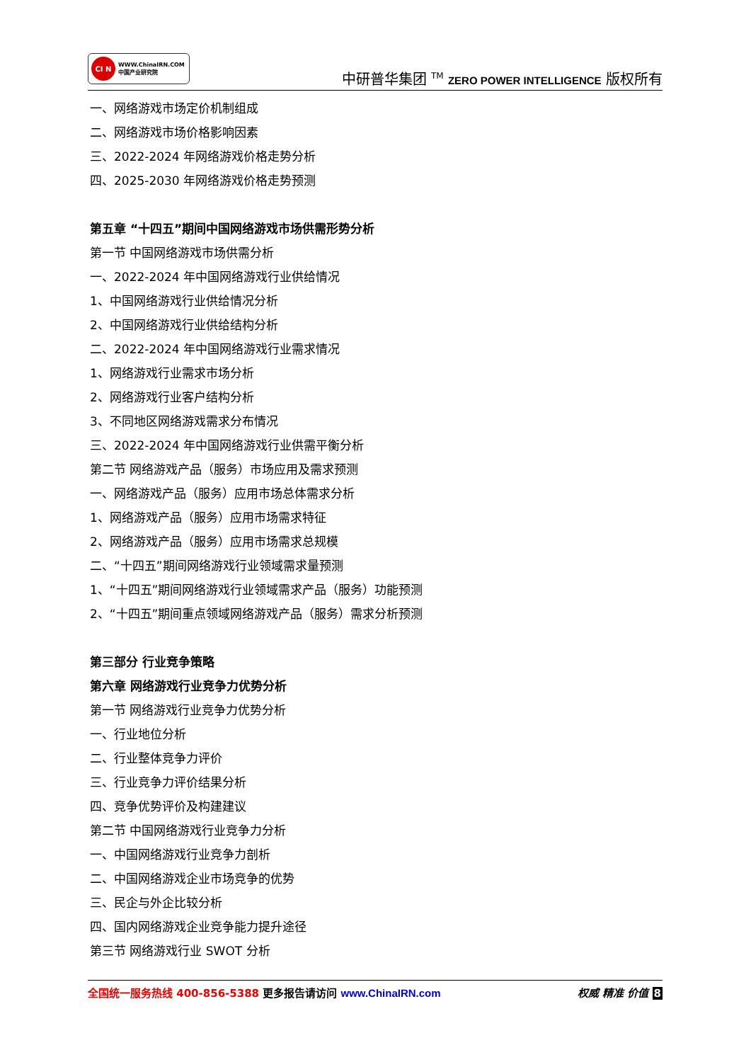CI N WWW.ChinaIRN.COM
中国产业研究院
中研普华集团 <sup>TM</sup> ZERO POWER INTELLIGENCE 版权所有
一、网络游戏市场定价机制组成
二、网络游戏市场价格影响因素
三、2022-2024 年网络游戏价格走势分析
四、2025-2030 年网络游戏价格走势预测
第五章 “十四五”期间中国网络游戏市场供需形势分析
第一节 中国网络游戏市场供需分析
一、2022-2024 年中国网络游戏行业供给情况
1、中国网络游戏行业供给情况分析
2、中国网络游戏行业供给结构分析
二、2022-2024 年中国网络游戏行业需求情况
1、网络游戏行业需求市场分析
2、网络游戏行业客户结构分析
3、不同地区网络游戏需求分布情况
三、2022-2024 年中国网络游戏行业供需平衡分析
第二节 网络游戏产品（服务）市场应用及需求预测
一、网络游戏产品（服务）应用市场总体需求分析
1、网络游戏产品（服务）应用市场需求特征
2、网络游戏产品（服务）应用市场需求总规模
二、“十四五”期间网络游戏行业领域需求量预测
1、“十四五”期间网络游戏行业领域需求产品（服务）功能预测
2、“十四五”期间重点领域网络游戏产品（服务）需求分析预测
第三部分 行业竞争策略
第六章 网络游戏行业竞争力优势分析
第一节 网络游戏行业竞争力优势分析
一、行业地位分析
二、行业整体竞争力评价
三、行业竞争力评价结果分析
四、竞争优势评价及构建建议
第二节 中国网络游戏行业竞争力分析
一、中国网络游戏行业竞争力剖析
二、中国网络游戏企业市场竞争的优势
三、民企与外企比较分析
四、国内网络游戏企业竞争能力提升途径
第三节 网络游戏行业 SWOT 分析
全国统一服务热线 400-856-5388 更多报告请访问 www.ChinaIRN.com
权威 精准 价值 8